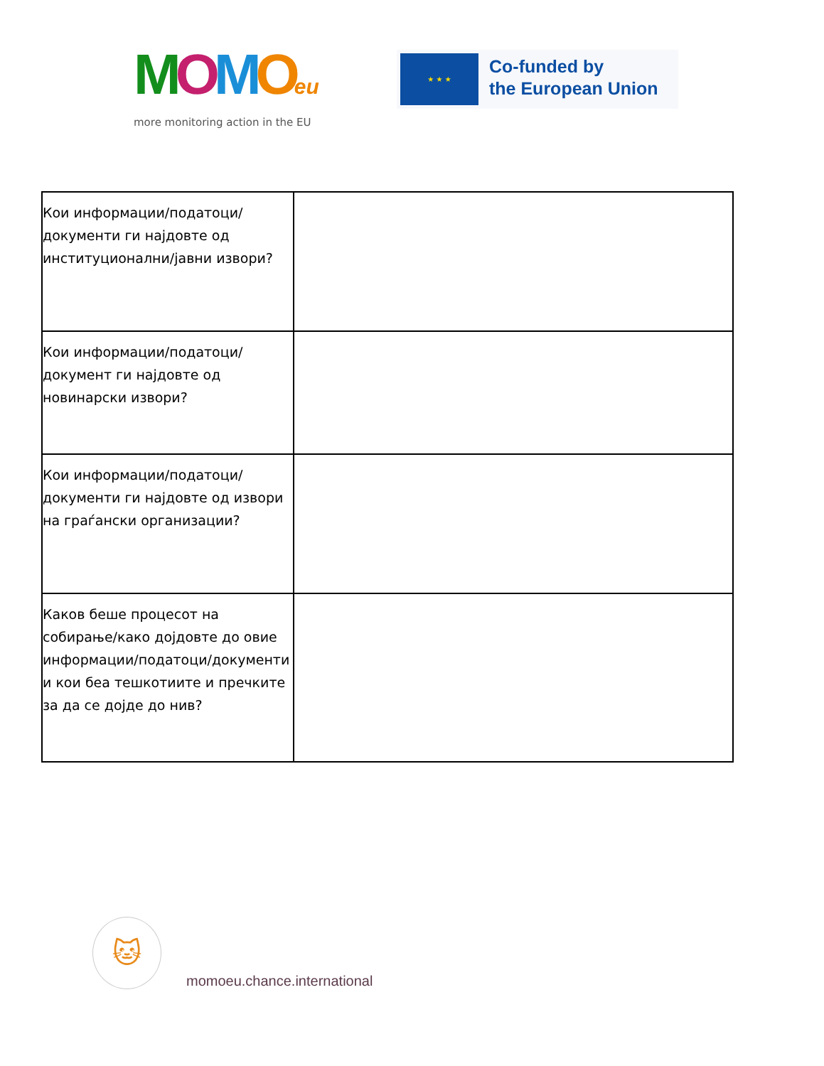MOMOeu
more monitoring action in the EU
★ ★ ★
Co-funded by
the European Union
| Кои информации/податоци/документи ги најдовте од институционални/јавни извори? | |
| Кои информации/податоци/документ ги најдовте од новинарски извори? | |
| Кои информации/податоци/документи ги најдовте од извори на граѓански организации? | |
| Каков беше процесот на собирање/како дојдовте до овие информации/податоци/документи и кои беа тешкотиите и пречките за да се дојде до нив? | |
🐱
momoeu.chance.international